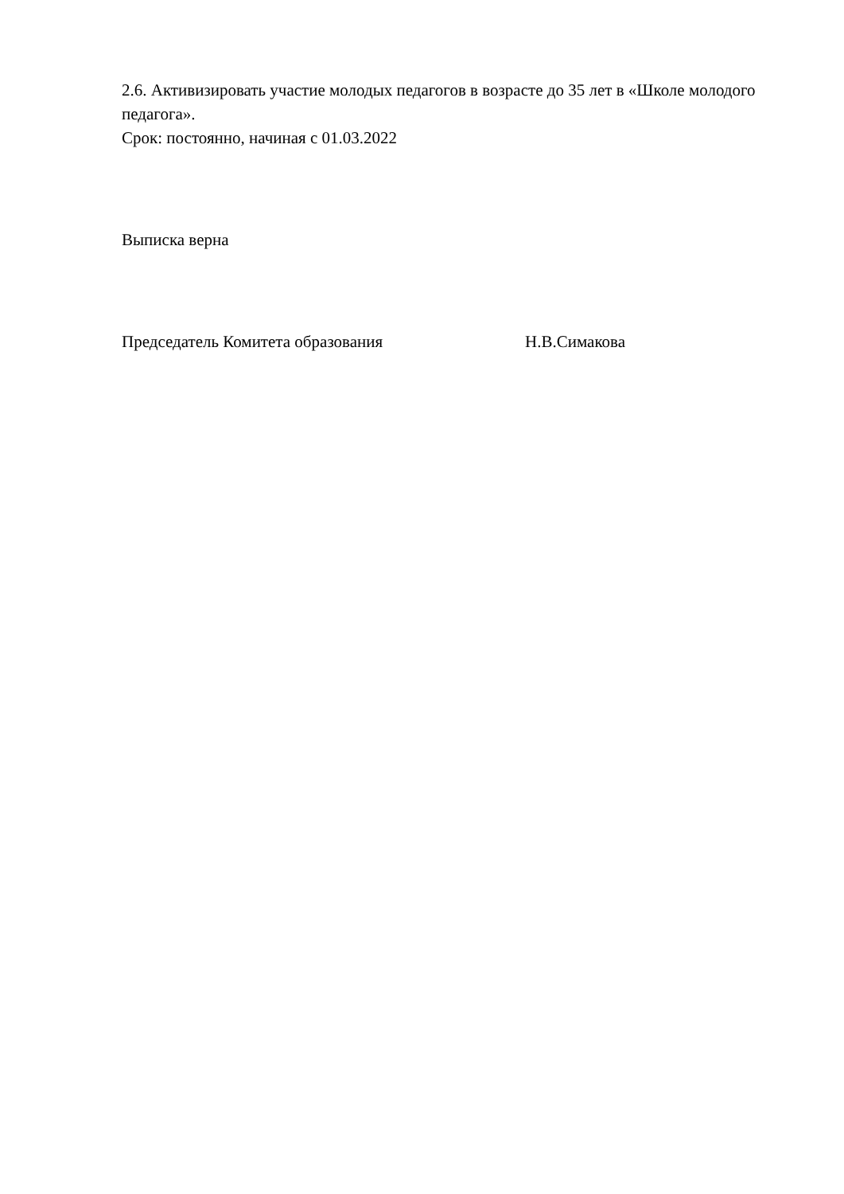2.6. Активизировать участие молодых педагогов в возрасте до 35 лет в «Школе молодого педагога».
Срок: постоянно, начиная с 01.03.2022
Выписка верна
Председатель Комитета образования Н.В.Симакова